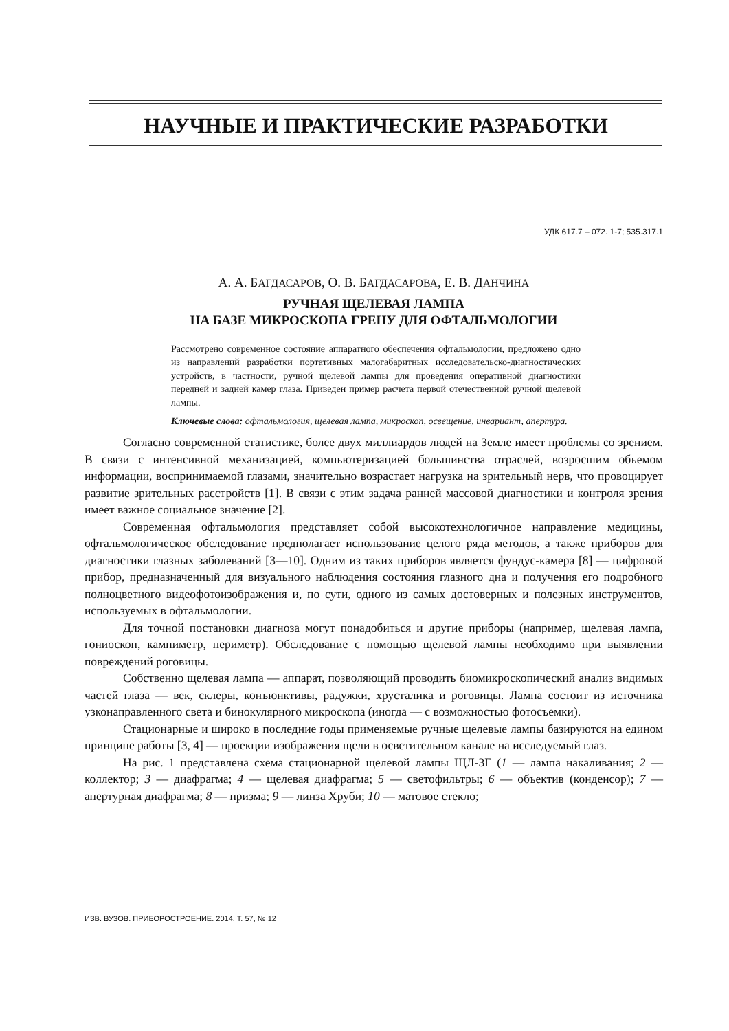НАУЧНЫЕ И ПРАКТИЧЕСКИЕ РАЗРАБОТКИ
УДК 617.7 – 072. 1-7; 535.317.1
А. А. БАГДАСАРОВ, О. В. БАГДАСАРОВА, Е. В. ДАНЧИНА
РУЧНАЯ ЩЕЛЕВАЯ ЛАМПА
НА БАЗЕ МИКРОСКОПА ГРЕНУ ДЛЯ ОФТАЛЬМОЛОГИИ
Рассмотрено современное состояние аппаратного обеспечения офтальмологии, предложено одно из направлений разработки портативных малогабаритных исследовательско-диагностических устройств, в частности, ручной щелевой лампы для проведения оперативной диагностики передней и задней камер глаза. Приведен пример расчета первой отечественной ручной щелевой лампы.
Ключевые слова: офтальмология, щелевая лампа, микроскоп, освещение, инвариант, апертура.
Согласно современной статистике, более двух миллиардов людей на Земле имеет проблемы со зрением. В связи с интенсивной механизацией, компьютеризацией большинства отраслей, возросшим объемом информации, воспринимаемой глазами, значительно возрастает нагрузка на зрительный нерв, что провоцирует развитие зрительных расстройств [1]. В связи с этим задача ранней массовой диагностики и контроля зрения имеет важное социальное значение [2].
Современная офтальмология представляет собой высокотехнологичное направление медицины, офтальмологическое обследование предполагает использование целого ряда методов, а также приборов для диагностики глазных заболеваний [3—10]. Одним из таких приборов является фундус-камера [8] — цифровой прибор, предназначенный для визуального наблюдения состояния глазного дна и получения его подробного полноцветного видеофотоизображения и, по сути, одного из самых достоверных и полезных инструментов, используемых в офтальмологии.
Для точной постановки диагноза могут понадобиться и другие приборы (например, щелевая лампа, гониоскоп, кампиметр, периметр). Обследование с помощью щелевой лампы необходимо при выявлении повреждений роговицы.
Собственно щелевая лампа — аппарат, позволяющий проводить биомикроскопический анализ видимых частей глаза — век, склеры, конъюнктивы, радужки, хрусталика и роговицы. Лампа состоит из источника узконаправленного света и бинокулярного микроскопа (иногда — с возможностью фотосъемки).
Стационарные и широко в последние годы применяемые ручные щелевые лампы базируются на едином принципе работы [3, 4] — проекции изображения щели в осветительном канале на исследуемый глаз.
На рис. 1 представлена схема стационарной щелевой лампы ЩЛ-3Г (1 — лампа накаливания; 2 — коллектор; 3 — диафрагма; 4 — щелевая диафрагма; 5 — светофильтры; 6 — объектив (конденсор); 7 — апертурная диафрагма; 8 — призма; 9 — линза Хруби; 10 — матовое стекло;
ИЗВ. ВУЗОВ. ПРИБОРОСТРОЕНИЕ. 2014. Т. 57, № 12